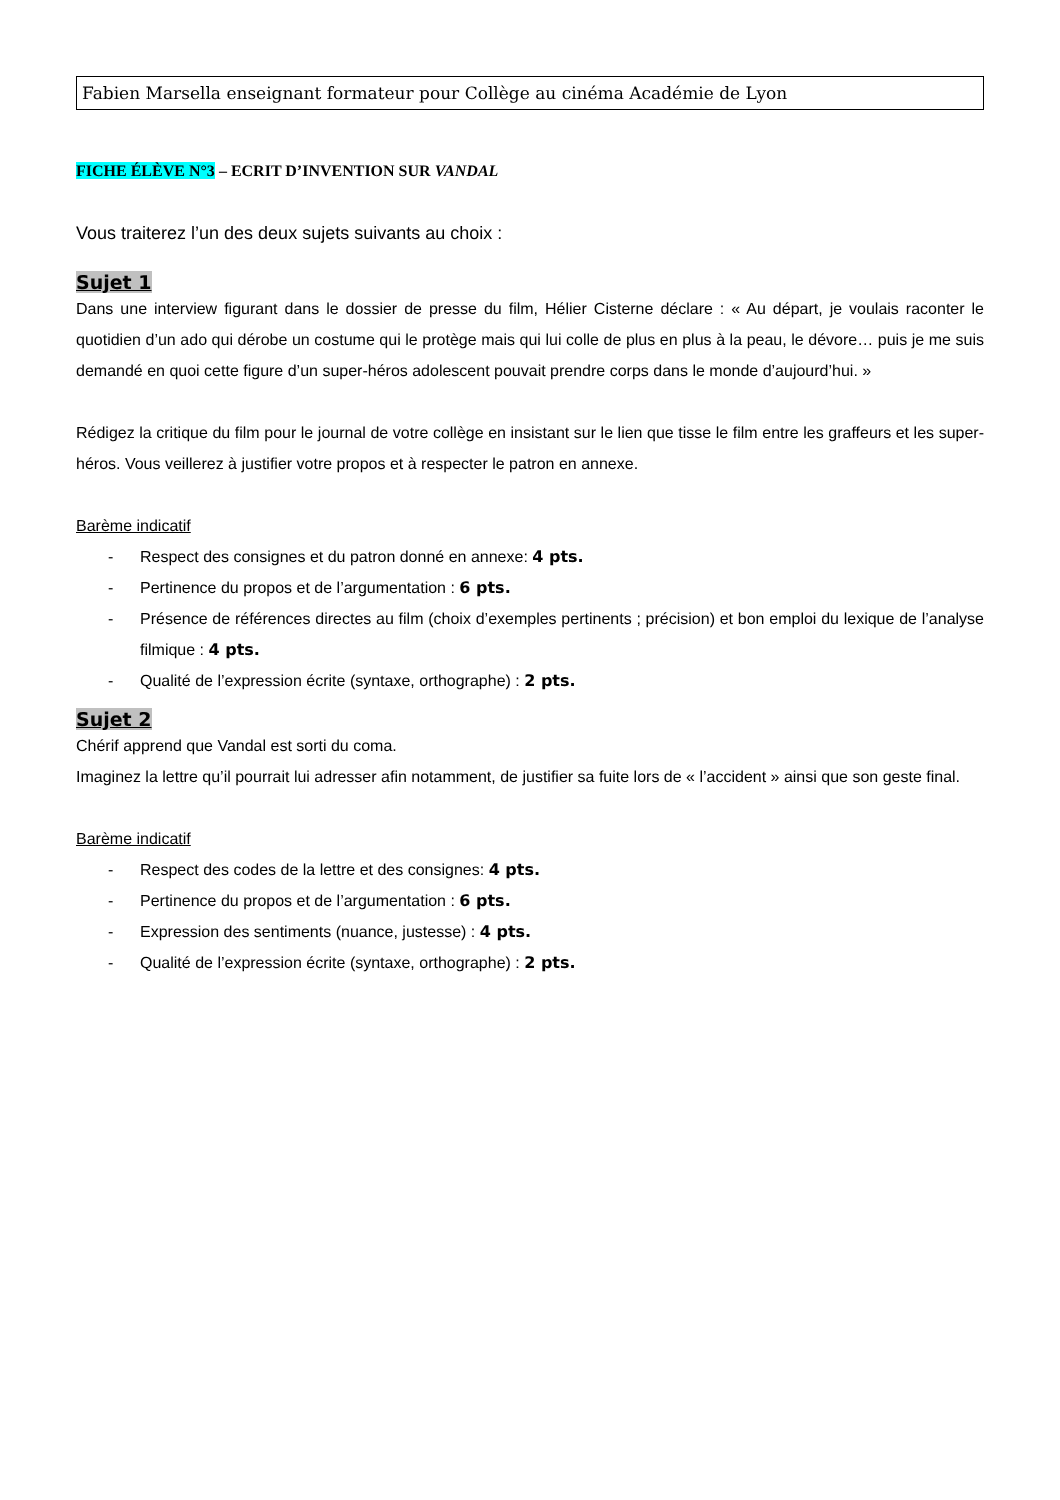Fabien Marsella enseignant formateur pour Collège au cinéma Académie de Lyon
FICHE ÉLÈVE N°3 – ECRIT D’INVENTION SUR VANDAL
Vous traiterez l’un des deux sujets suivants au choix :
Sujet 1
Dans une interview figurant dans le dossier de presse du film, Hélier Cisterne déclare : « Au départ, je voulais raconter le quotidien d’un ado qui dérobe un costume qui le protège mais qui lui colle de plus en plus à la peau, le dévore… puis je me suis demandé en quoi cette figure d’un super-héros adolescent pouvait prendre corps dans le monde d’aujourd’hui. »
Rédigez la critique du film pour le journal de votre collège en insistant sur le lien que tisse le film entre les graffeurs et les super-héros. Vous veillerez à justifier votre propos et à respecter le patron en annexe.
Barème indicatif
- Respect des consignes et du patron donné en annexe: 4 pts.
- Pertinence du propos et de l’argumentation : 6 pts.
- Présence de références directes au film (choix d’exemples pertinents ; précision) et bon emploi du lexique de l’analyse filmique : 4 pts.
- Qualité de l’expression écrite (syntaxe, orthographe) : 2 pts.
Sujet 2
Chérif apprend que Vandal est sorti du coma.
Imaginez la lettre qu’il pourrait lui adresser afin notamment, de justifier sa fuite lors de « l’accident » ainsi que son geste final.
Barème indicatif
- Respect des codes de la lettre et des consignes: 4 pts.
- Pertinence du propos et de l’argumentation : 6 pts.
- Expression des sentiments (nuance, justesse) : 4 pts.
- Qualité de l’expression écrite (syntaxe, orthographe) : 2 pts.